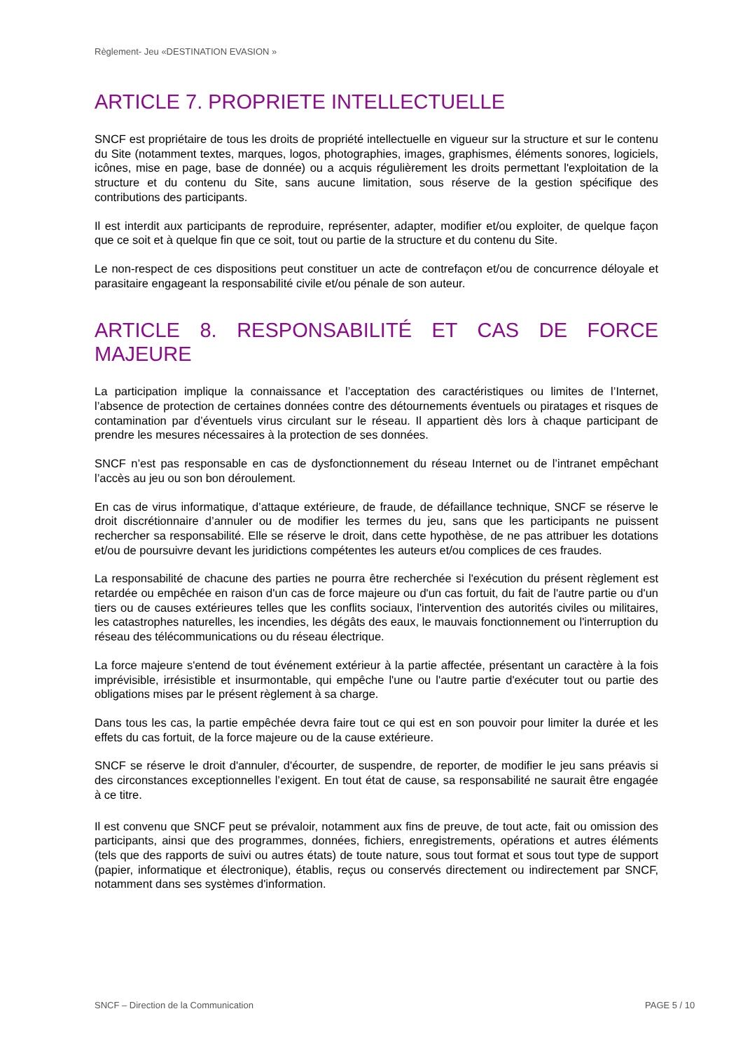Règlement- Jeu «DESTINATION EVASION »
ARTICLE 7. PROPRIETE INTELLECTUELLE
SNCF est propriétaire de tous les droits de propriété intellectuelle en vigueur sur la structure et sur le contenu du Site (notamment textes, marques, logos, photographies, images, graphismes, éléments sonores, logiciels, icônes, mise en page, base de donnée) ou a acquis régulièrement les droits permettant l'exploitation de la structure et du contenu du Site, sans aucune limitation, sous réserve de la gestion spécifique des contributions des participants.
Il est interdit aux participants de reproduire, représenter, adapter, modifier et/ou exploiter, de quelque façon que ce soit et à quelque fin que ce soit, tout ou partie de la structure et du contenu du Site.
Le non-respect de ces dispositions peut constituer un acte de contrefaçon et/ou de concurrence déloyale et parasitaire engageant la responsabilité civile et/ou pénale de son auteur.
ARTICLE 8. RESPONSABILITÉ ET CAS DE FORCE MAJEURE
La participation implique la connaissance et l’acceptation des caractéristiques ou limites de l’Internet, l’absence de protection de certaines données contre des détournements éventuels ou piratages et risques de contamination par d’éventuels virus circulant sur le réseau. Il appartient dès lors à chaque participant de prendre les mesures nécessaires à la protection de ses données.
SNCF n’est pas responsable en cas de dysfonctionnement du réseau Internet ou de l’intranet empêchant l’accès au jeu ou son bon déroulement.
En cas de virus informatique, d’attaque extérieure, de fraude, de défaillance technique, SNCF se réserve le droit discrétionnaire d’annuler ou de modifier les termes du jeu, sans que les participants ne puissent rechercher sa responsabilité. Elle se réserve le droit, dans cette hypothèse, de ne pas attribuer les dotations et/ou de poursuivre devant les juridictions compétentes les auteurs et/ou complices de ces fraudes.
La responsabilité de chacune des parties ne pourra être recherchée si l'exécution du présent règlement est retardée ou empêchée en raison d'un cas de force majeure ou d'un cas fortuit, du fait de l'autre partie ou d'un tiers ou de causes extérieures telles que les conflits sociaux, l'intervention des autorités civiles ou militaires, les catastrophes naturelles, les incendies, les dégâts des eaux, le mauvais fonctionnement ou l'interruption du réseau des télécommunications ou du réseau électrique.
La force majeure s'entend de tout événement extérieur à la partie affectée, présentant un caractère à la fois imprévisible, irrésistible et insurmontable, qui empêche l'une ou l'autre partie d'exécuter tout ou partie des obligations mises par le présent règlement à sa charge.
Dans tous les cas, la partie empêchée devra faire tout ce qui est en son pouvoir pour limiter la durée et les effets du cas fortuit, de la force majeure ou de la cause extérieure.
SNCF se réserve le droit d'annuler, d'écourter, de suspendre, de reporter, de modifier le jeu sans préavis si des circonstances exceptionnelles l’exigent. En tout état de cause, sa responsabilité ne saurait être engagée à ce titre.
Il est convenu que SNCF peut se prévaloir, notamment aux fins de preuve, de tout acte, fait ou omission des participants, ainsi que des programmes, données, fichiers, enregistrements, opérations et autres éléments (tels que des rapports de suivi ou autres états) de toute nature, sous tout format et sous tout type de support (papier, informatique et électronique), établis, reçus ou conservés directement ou indirectement par SNCF, notamment dans ses systèmes d'information.
SNCF – Direction de la Communication
PAGE 5 / 10